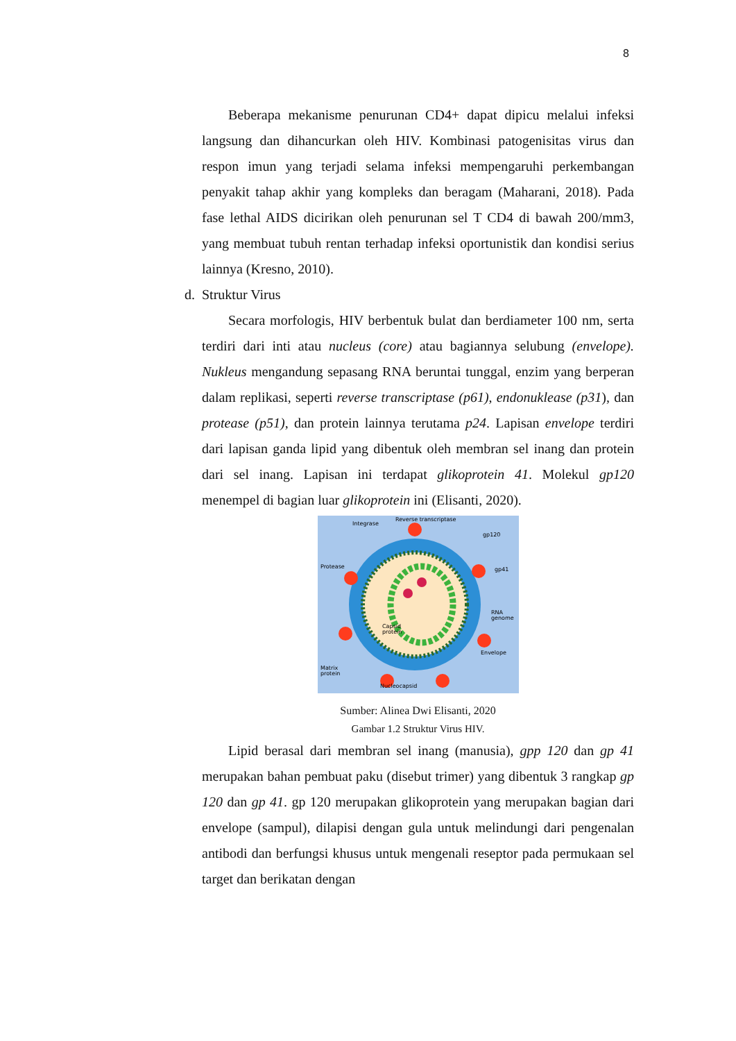8
Beberapa mekanisme penurunan CD4+ dapat dipicu melalui infeksi langsung dan dihancurkan oleh HIV. Kombinasi patogenisitas virus dan respon imun yang terjadi selama infeksi mempengaruhi perkembangan penyakit tahap akhir yang kompleks dan beragam (Maharani, 2018). Pada fase lethal AIDS dicirikan oleh penurunan sel T CD4 di bawah 200/mm3, yang membuat tubuh rentan terhadap infeksi oportunistik dan kondisi serius lainnya (Kresno, 2010).
d. Struktur Virus
Secara morfologis, HIV berbentuk bulat dan berdiameter 100 nm, serta terdiri dari inti atau nucleus (core) atau bagiannya selubung (envelope). Nukleus mengandung sepasang RNA beruntai tunggal, enzim yang berperan dalam replikasi, seperti reverse transcriptase (p61), endonuklease (p31), dan protease (p51), dan protein lainnya terutama p24. Lapisan envelope terdiri dari lapisan ganda lipid yang dibentuk oleh membran sel inang dan protein dari sel inang. Lapisan ini terdapat glikoprotein 41. Molekul gp120 menempel di bagian luar glikoprotein ini (Elisanti, 2020).
Integrase
Reverse transcriptase
gp120
Protease
gp41
RNA
genome
Capsid
protein
Envelope
Matrix
protein
Nucleocapsid
Sumber: Alinea Dwi Elisanti, 2020
Gambar 1.2 Struktur Virus HIV.
Lipid berasal dari membran sel inang (manusia), gpp 120 dan gp 41 merupakan bahan pembuat paku (disebut trimer) yang dibentuk 3 rangkap gp 120 dan gp 41. gp 120 merupakan glikoprotein yang merupakan bagian dari envelope (sampul), dilapisi dengan gula untuk melindungi dari pengenalan antibodi dan berfungsi khusus untuk mengenali reseptor pada permukaan sel target dan berikatan dengan